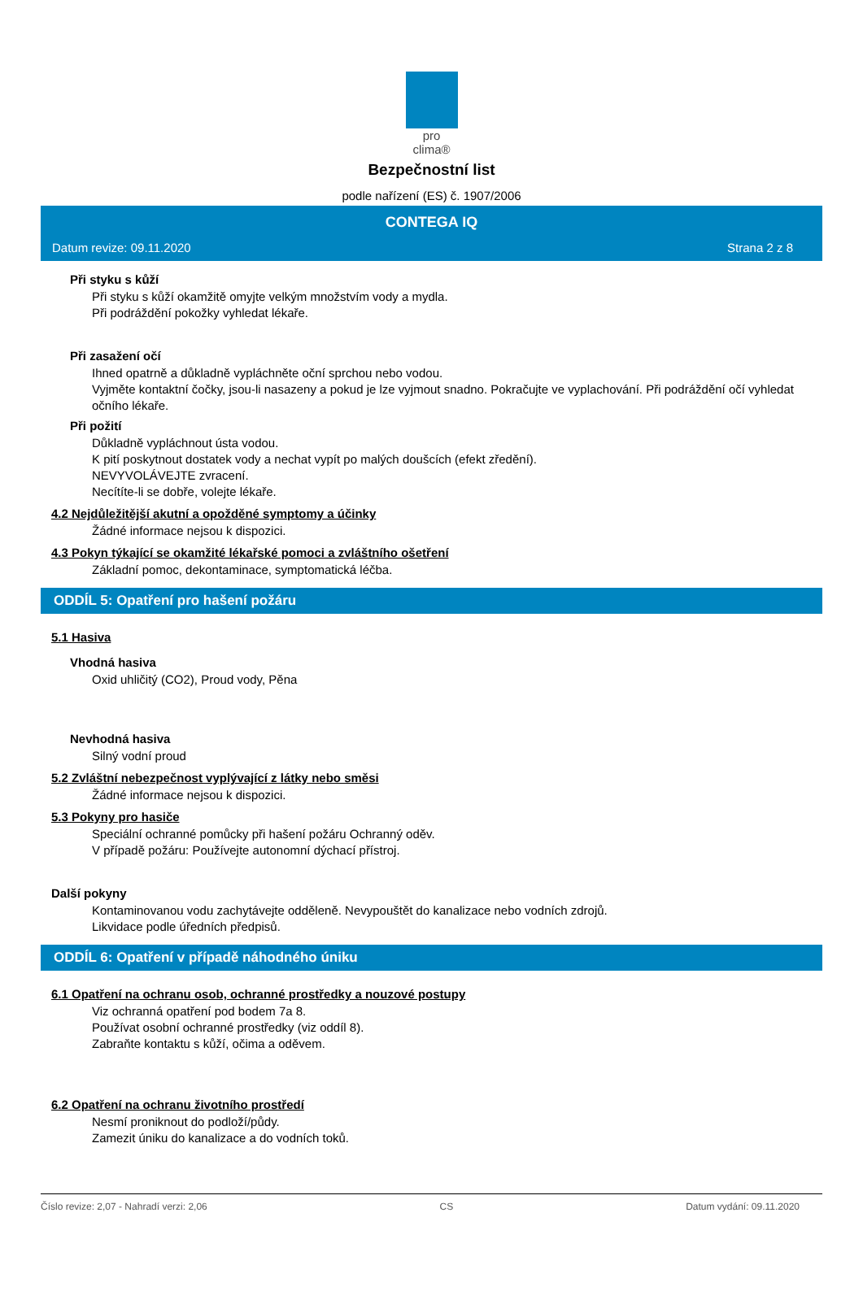pro clima®
Bezpečnostní list
podle nařízení (ES) č. 1907/2006
CONTEGA IQ
Datum revize: 09.11.2020 Strana 2 z 8
Při styku s kůží
Při styku s kůží okamžitě omyjte velkým množstvím vody a mydla.
Při podráždění pokožky vyhledat lékaře.
Při zasažení očí
Ihned opatrně a důkladně vypláchněte oční sprchou nebo vodou.
Vyjměte kontaktní čočky, jsou-li nasazeny a pokud je lze vyjmout snadno. Pokračujte ve vyplachování. Při podráždění očí vyhledat očního lékaře.
Při požití
Důkladně vypláchnout ústa vodou.
K pití poskytnout dostatek vody a nechat vypít po malých doušcích (efekt zředění).
NEVYVOLÁVEJTE zvracení.
Necítíte-li se dobře, volejte lékaře.
4.2 Nejdůležitější akutní a opožděné symptomy a účinky
Žádné informace nejsou k dispozici.
4.3 Pokyn týkající se okamžité lékařské pomoci a zvláštního ošetření
Základní pomoc, dekontaminace, symptomatická léčba.
ODDÍL 5: Opatření pro hašení požáru
5.1 Hasiva
Vhodná hasiva
Oxid uhličitý (CO2), Proud vody, Pěna
Nevhodná hasiva
Silný vodní proud
5.2 Zvláštní nebezpečnost vyplývající z látky nebo směsi
Žádné informace nejsou k dispozici.
5.3 Pokyny pro hasiče
Speciální ochranné pomůcky při hašení požáru Ochranný oděv.
V případě požáru: Používejte autonomní dýchací přístroj.
Další pokyny
Kontaminovanou vodu zachytávejte odděleně. Nevypouštět do kanalizace nebo vodních zdrojů.
Likvidace podle úředních předpisů.
ODDÍL 6: Opatření v případě náhodného úniku
6.1 Opatření na ochranu osob, ochranné prostředky a nouzové postupy
Viz ochranná opatření pod bodem 7a 8.
Používat osobní ochranné prostředky (viz oddíl 8).
Zabraňte kontaktu s kůží, očima a oděvem.
6.2 Opatření na ochranu životního prostředí
Nesmí proniknout do podloží/půdy.
Zamezit úniku do kanalizace a do vodních toků.
Číslo revize: 2,07 - Nahradí verzi: 2,06 CS Datum vydání: 09.11.2020